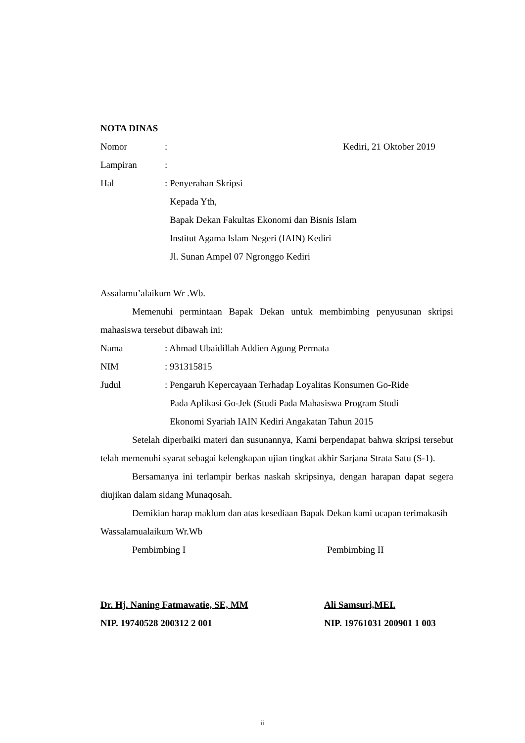NOTA DINAS
Nomor: Kediri, 21 Oktober 2019
Lampiran:
Hal: Penyerahan Skripsi
Kepada Yth,
Bapak Dekan Fakultas Ekonomi dan Bisnis Islam
Institut Agama Islam Negeri (IAIN) Kediri
Jl. Sunan Ampel 07 Ngronggo Kediri
Assalamu’alaikum Wr .Wb.
Memenuhi permintaan Bapak Dekan untuk membimbing penyusunan skripsi mahasiswa tersebut dibawah ini:
Nama: Ahmad Ubaidillah Addien Agung Permata
NIM: 931315815
Judul: Pengaruh Kepercayaan Terhadap Loyalitas Konsumen Go-Ride
Pada Aplikasi Go-Jek (Studi Pada Mahasiswa Program Studi
Ekonomi Syariah IAIN Kediri Angakatan Tahun 2015
Setelah diperbaiki materi dan susunannya, Kami berpendapat bahwa skripsi tersebut telah memenuhi syarat sebagai kelengkapan ujian tingkat akhir Sarjana Strata Satu (S-1).
Bersamanya ini terlampir berkas naskah skripsinya, dengan harapan dapat segera diujikan dalam sidang Munaqosah.
Demikian harap maklum dan atas kesediaan Bapak Dekan kami ucapan terimakasih
Wassalamualaikum Wr.Wb
Pembimbing I Pembimbing II
Dr. Hj. Naning Fatmawatie, SE, MM Ali Samsuri,MEI.
NIP. 19740528 200312 2 001 NIP. 19761031 200901 1 003
ii